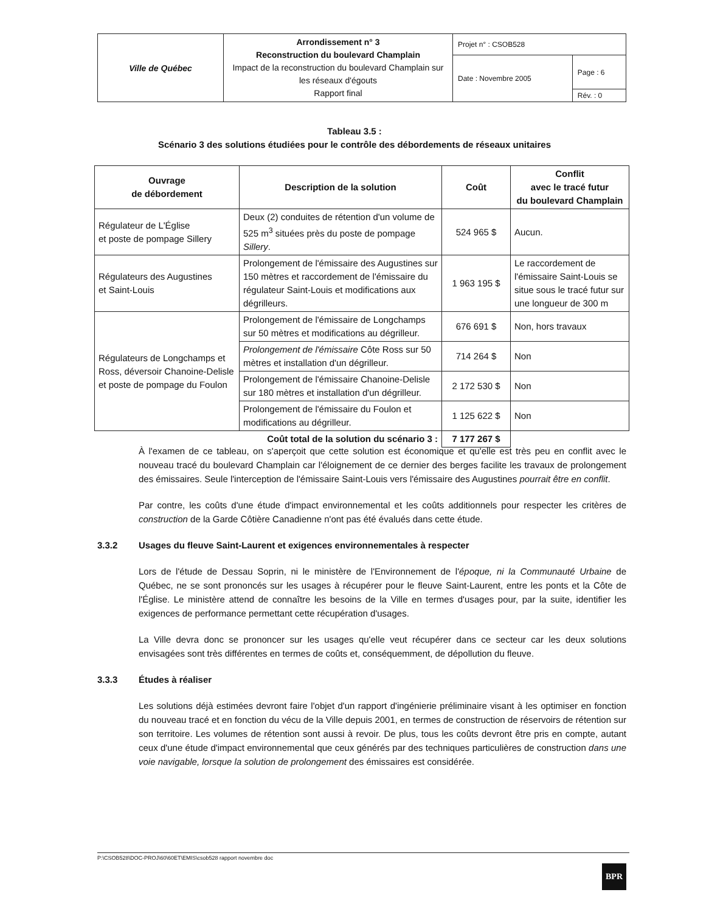| Ville de Québec | Arrondissement n° 3 Reconstruction du boulevard Champlain Impact de la reconstruction du boulevard Champlain sur les réseaux d'égouts Rapport final | Projet n° : CSOB528 | |
| | | Date : Novembre 2005 | Page : 6 |
| | | | Rév. : 0 |
Tableau 3.5 :
Scénario 3 des solutions étudiées pour le contrôle des débordements de réseaux unitaires
| Ouvrage de débordement | Description de la solution | Coût | Conflit avec le tracé futur du boulevard Champlain |
| --- | --- | --- | --- |
| Régulateur de L'Église et poste de pompage Sillery | Deux (2) conduites de rétention d'un volume de 525 m<sup>3</sup> situées près du poste de pompage Sillery . | 524 965 $ | Aucun. |
| Régulateurs des Augustines et Saint-Louis | Prolongement de l'émissaire des Augustines sur 150 mètres et raccordement de l'émissaire du régulateur Saint-Louis et modifications aux dégrilleurs. | 1 963 195 $ | Le raccordement de l'émissaire Saint-Louis se situe sous le tracé futur sur une longueur de 300 m |
| Régulateurs de Longchamps et Ross, déversoir Chanoine-Delisle et poste de pompage du Foulon | Prolongement de l'émissaire de Longchamps sur 50 mètres et modifications au dégrilleur. | 676 691 $ | Non, hors travaux |
| | Prolongement de l'émissaire Côte Ross sur 50 mètres et installation d'un dégrilleur. | 714 264 $ | Non |
| | Prolongement de l'émissaire Chanoine-Delisle sur 180 mètres et installation d'un dégrilleur. | 2 172 530 $ | Non |
| | Prolongement de l'émissaire du Foulon et modifications au dégrilleur. | 1 125 622 $ | Non |
| Coût total de la solution du scénario 3 : | | 7 177 267 $ | |
À l'examen de ce tableau, on s'aperçoit que cette solution est économique et qu'elle est très peu en conflit avec le nouveau tracé du boulevard Champlain car l'éloignement de ce dernier des berges facilite les travaux de prolongement des émissaires. Seule l'interception de l'émissaire Saint-Louis vers l'émissaire des Augustines pourrait être en conflit.
Par contre, les coûts d'une étude d'impact environnemental et les coûts additionnels pour respecter les critères de construction de la Garde Côtière Canadienne n'ont pas été évalués dans cette étude.
3.3.2 Usages du fleuve Saint-Laurent et exigences environnementales à respecter
Lors de l'étude de Dessau Soprin, ni le ministère de l'Environnement de l'époque, ni la Communauté Urbaine de Québec, ne se sont prononcés sur les usages à récupérer pour le fleuve Saint-Laurent, entre les ponts et la Côte de l'Église. Le ministère attend de connaître les besoins de la Ville en termes d'usages pour, par la suite, identifier les exigences de performance permettant cette récupération d'usages.
La Ville devra donc se prononcer sur les usages qu'elle veut récupérer dans ce secteur car les deux solutions envisagées sont très différentes en termes de coûts et, conséquemment, de dépollution du fleuve.
3.3.3 Études à réaliser
Les solutions déjà estimées devront faire l'objet d'un rapport d'ingénierie préliminaire visant à les optimiser en fonction du nouveau tracé et en fonction du vécu de la Ville depuis 2001, en termes de construction de réservoirs de rétention sur son territoire. Les volumes de rétention sont aussi à revoir. De plus, tous les coûts devront être pris en compte, autant ceux d'une étude d'impact environnemental que ceux générés par des techniques particulières de construction dans une voie navigable, lorsque la solution de prolongement des émissaires est considérée.
P:\CSOB528\DOC-PROJ\60\60ET\EMIS\csob528 rapport novembre doc
BPR